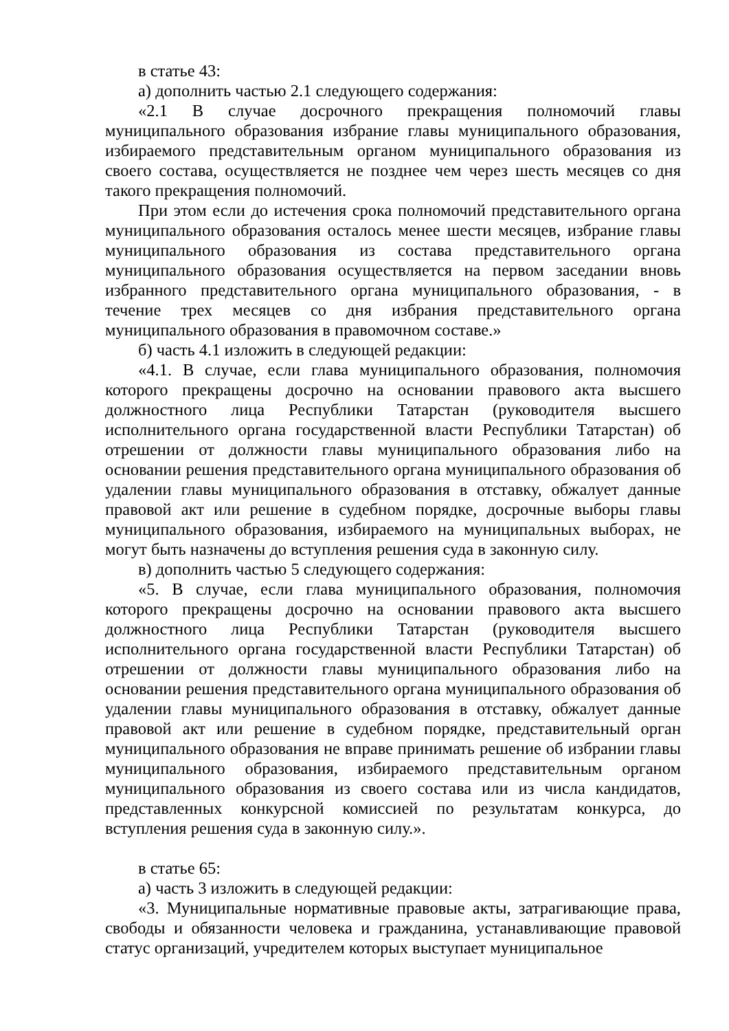в статье 43:
а) дополнить частью 2.1 следующего содержания:
«2.1 В случае досрочного прекращения полномочий главы муниципального образования избрание главы муниципального образования, избираемого представительным органом муниципального образования из своего состава, осуществляется не позднее чем через шесть месяцев со дня такого прекращения полномочий.
При этом если до истечения срока полномочий представительного органа муниципального образования осталось менее шести месяцев, избрание главы муниципального образования из состава представительного органа муниципального образования осуществляется на первом заседании вновь избранного представительного органа муниципального образования, - в течение трех месяцев со дня избрания представительного органа муниципального образования в правомочном составе.»
б) часть 4.1 изложить в следующей редакции:
«4.1. В случае, если глава муниципального образования, полномочия которого прекращены досрочно на основании правового акта высшего должностного лица Республики Татарстан (руководителя высшего исполнительного органа государственной власти Республики Татарстан) об отрешении от должности главы муниципального образования либо на основании решения представительного органа муниципального образования об удалении главы муниципального образования в отставку, обжалует данные правовой акт или решение в судебном порядке, досрочные выборы главы муниципального образования, избираемого на муниципальных выборах, не могут быть назначены до вступления решения суда в законную силу.
в) дополнить частью 5 следующего содержания:
«5. В случае, если глава муниципального образования, полномочия которого прекращены досрочно на основании правового акта высшего должностного лица Республики Татарстан (руководителя высшего исполнительного органа государственной власти Республики Татарстан) об отрешении от должности главы муниципального образования либо на основании решения представительного органа муниципального образования об удалении главы муниципального образования в отставку, обжалует данные правовой акт или решение в судебном порядке, представительный орган муниципального образования не вправе принимать решение об избрании главы муниципального образования, избираемого представительным органом муниципального образования из своего состава или из числа кандидатов, представленных конкурсной комиссией по результатам конкурса, до вступления решения суда в законную силу.».
в статье 65:
а) часть 3 изложить в следующей редакции:
«3. Муниципальные нормативные правовые акты, затрагивающие права, свободы и обязанности человека и гражданина, устанавливающие правовой статус организаций, учредителем которых выступает муниципальное